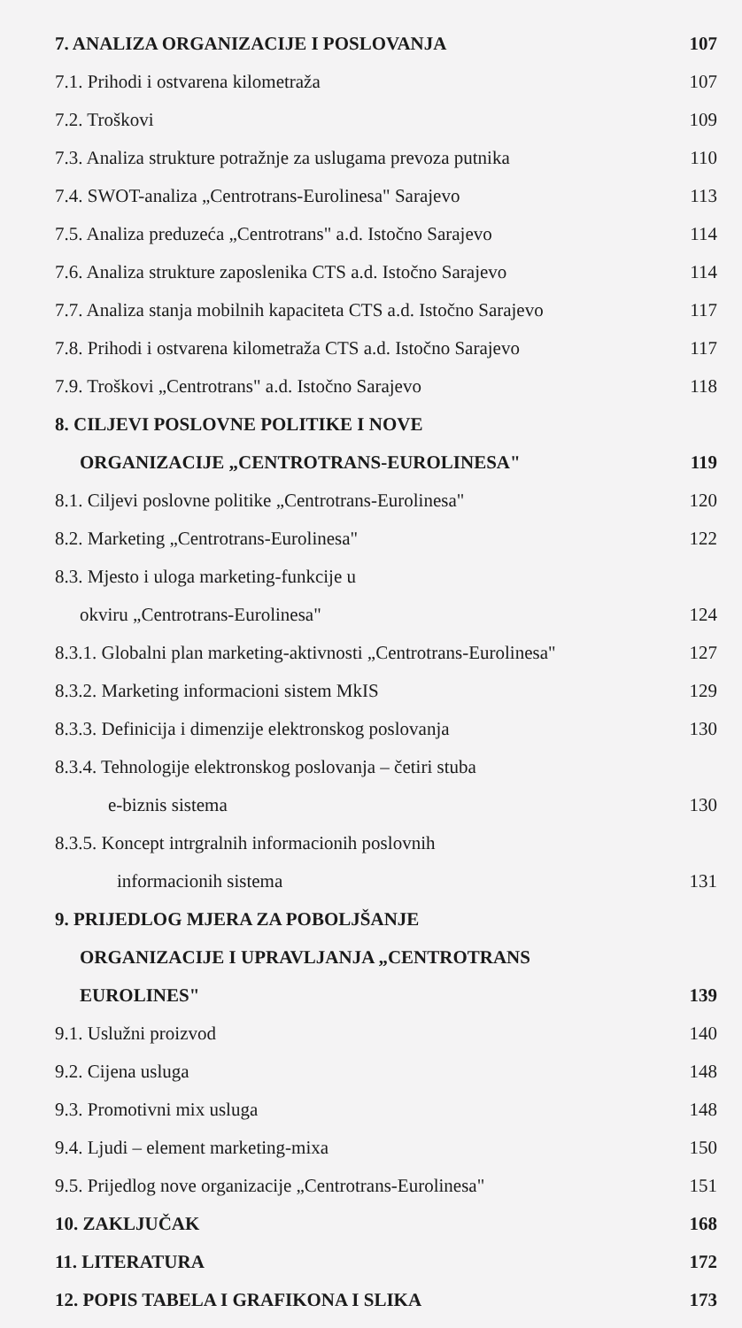7. ANALIZA ORGANIZACIJE I POSLOVANJA 107
7.1. Prihodi i ostvarena kilometraža 107
7.2. Troškovi 109
7.3. Analiza strukture potražnje za uslugama prevoza putnika 110
7.4. SWOT-analiza „Centrotrans-Eurolinesa" Sarajevo 113
7.5. Analiza preduzeća „Centrotrans" a.d. Istočno Sarajevo 114
7.6. Analiza strukture zaposlenika CTS a.d. Istočno Sarajevo 114
7.7. Analiza stanja mobilnih kapaciteta CTS a.d. Istočno Sarajevo 117
7.8. Prihodi i ostvarena kilometraža CTS a.d. Istočno Sarajevo 117
7.9. Troškovi „Centrotrans" a.d. Istočno Sarajevo 118
8. CILJEVI POSLOVNE POLITIKE I NOVE
ORGANIZACIJE „CENTROTRANS-EUROLINESA" 119
8.1. Ciljevi poslovne politike „Centrotrans-Eurolinesa" 120
8.2. Marketing „Centrotrans-Eurolinesa" 122
8.3. Mjesto i uloga marketing-funkcije u
okviru „Centrotrans-Eurolinesa" 124
8.3.1. Globalni plan marketing-aktivnosti „Centrotrans-Eurolinesa" 127
8.3.2. Marketing informacioni sistem MkIS 129
8.3.3. Definicija i dimenzije elektronskog poslovanja 130
8.3.4. Tehnologije elektronskog poslovanja – četiri stuba
e-biznis sistema 130
8.3.5. Koncept intrgralnih informacionih poslovnih
informacionih sistema 131
9. PRIJEDLOG MJERA ZA POBOLJŠANJE
ORGANIZACIJE I UPRAVLJANJA „CENTROTRANS
EUROLINES" 139
9.1. Uslužni proizvod 140
9.2. Cijena usluga 148
9.3. Promotivni mix usluga 148
9.4. Ljudi – element marketing-mixa 150
9.5. Prijedlog nove organizacije „Centrotrans-Eurolinesa" 151
10. ZAKLJUČAK 168
11. LITERATURA 172
12. POPIS TABELA I GRAFIKONA I SLIKA 173